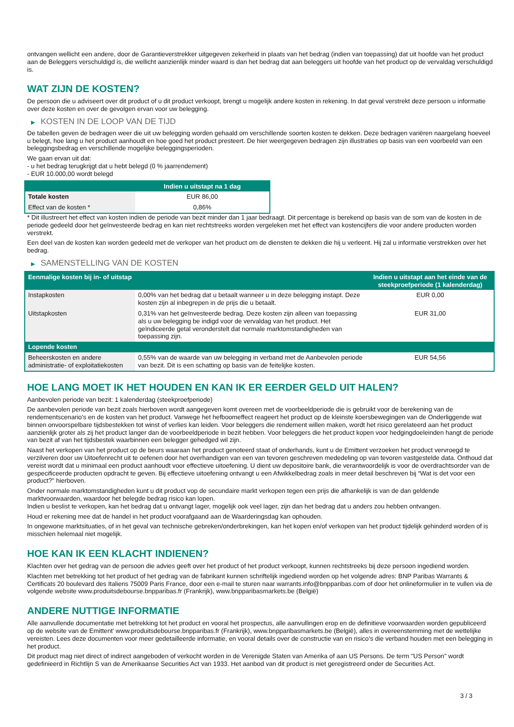ontvangen wellicht een andere, door de Garantieverstrekker uitgegeven zekerheid in plaats van het bedrag (indien van toepassing) dat uit hoofde van het product aan de Beleggers verschuldigd is, die wellicht aanzienlijk minder waard is dan het bedrag dat aan beleggers uit hoofde van het product op de vervaldag verschuldigd is.
WAT ZIJN DE KOSTEN?
De persoon die u adviseert over dit product of u dit product verkoopt, brengt u mogelijk andere kosten in rekening. In dat geval verstrekt deze persoon u informatie over deze kosten en over de gevolgen ervan voor uw belegging.
▶ KOSTEN IN DE LOOP VAN DE TIJD
De tabellen geven de bedragen weer die uit uw belegging worden gehaald om verschillende soorten kosten te dekken. Deze bedragen variëren naargelang hoeveel u belegt, hoe lang u het product aanhoudt en hoe goed het product presteert. De hier weergegeven bedragen zijn illustraties op basis van een voorbeeld van een beleggingsbedrag en verschillende mogelijke beleggingsperioden.
We gaan ervan uit dat:
- u het bedrag terugkrijgt dat u hebt belegd (0 % jaarrendement)
- EUR 10.000,00 wordt belegd
| | Indien u uitstapt na 1 dag |
| --- | --- |
| Totale kosten | EUR 86,00 |
| Effect van de kosten * | 0,86% |
* Dit illustreert het effect van kosten indien de periode van bezit minder dan 1 jaar bedraagt. Dit percentage is berekend op basis van de som van de kosten in de periode gedeeld door het geïnvesteerde bedrag en kan niet rechtstreeks worden vergeleken met het effect van kostencijfers die voor andere producten worden verstrekt.
Een deel van de kosten kan worden gedeeld met de verkoper van het product om de diensten te dekken die hij u verleent. Hij zal u informatie verstrekken over het bedrag.
▶ SAMENSTELLING VAN DE KOSTEN
| Eenmalige kosten bij in- of uitstap | | Indien u uitstapt aan het einde van de steekproefperiode (1 kalenderdag) |
| --- | --- | --- |
| Instapkosten | 0,00% van het bedrag dat u betaalt wanneer u in deze belegging instapt. Deze kosten zijn al inbegrepen in de prijs die u betaalt. | EUR 0,00 |
| Uitstapkosten | 0,31% van het geïnvesteerde bedrag. Deze kosten zijn alleen van toepassing als u uw belegging be indigd voor de vervaldag van het product. Het geïndiceerde getal veronderstelt dat normale marktomstandigheden van toepassing zijn. | EUR 31,00 |
| Lopende kosten | | |
| Beheerskosten en andere administratie- of exploitatiekosten | 0,55% van de waarde van uw belegging in verband met de Aanbevolen periode van bezit. Dit is een schatting op basis van de feitelijke kosten. | EUR 54,56 |
HOE LANG MOET IK HET HOUDEN EN KAN IK ER EERDER GELD UIT HALEN?
Aanbevolen periode van bezit: 1 kalenderdag (steekproefperiode)
De aanbevolen periode van bezit zoals hierboven wordt aangegeven komt overeen met de voorbeeldperiode die is gebruikt voor de berekening van de rendementscenario's en de kosten van het product. Vanwege het hefboomeffect reageert het product op de kleinste koersbewegingen van de Onderliggende wat binnen onvoorspelbare tijdsbestekken tot winst of verlies kan leiden. Voor beleggers die rendement willen maken, wordt het risico gerelateerd aan het product aanzienlijk groter als zij het product langer dan de voorbeeldperiode in bezit hebben. Voor beleggers die het product kopen voor hedgingdoeleinden hangt de periode van bezit af van het tijdsbestek waarbinnen een belegger gehedged wil zijn.
Naast het verkopen van het product op de beurs waaraan het product genoteerd staat of onderhands, kunt u de Emittent verzoeken het product vervroegd te verzilveren door uw Uitoefenrecht uit te oefenen door het overhandigen van een van tevoren geschreven mededeling op van tevoren vastgestelde data. Onthoud dat vereist wordt dat u minimaal een product aanhoudt voor effectieve uitoefening. U dient uw depositoire bank, die verantwoordelijk is voor de overdrachtsorder van de gespecificeerde producten opdracht te geven. Bij effectieve uitoefening ontvangt u een Afwikkelbedrag zoals in meer detail beschreven bij “Wat is det voor een product?" hierboven.
Onder normale marktomstandigheden kunt u dit product vop de secundaire markt verkopen tegen een prijs die afhankelijk is van de dan geldende marktvoorwaarden, waardoor het belegde bedrag risico kan lopen.
Indien u beslist te verkopen, kan het bedrag dat u ontvangt lager, mogelijk ook veel lager, zijn dan het bedrag dat u anders zou hebben ontvangen.
Houd er rekening mee dat de handel in het product voorafgaand aan de Waarderingsdag kan ophouden.
In ongewone marktsituaties, of in het geval van technische gebreken/onderbrekingen, kan het kopen en/of verkopen van het product tijdelijk gehinderd worden of is misschien helemaal niet mogelijk.
HOE KAN IK EEN KLACHT INDIENEN?
Klachten over het gedrag van de persoon die advies geeft over het product of het product verkoopt, kunnen rechtstreeks bij deze persoon ingediend worden.
Klachten met betrekking tot het product of het gedrag van de fabrikant kunnen schriftelijk ingediend worden op het volgende adres: BNP Paribas Warrants & Certificats 20 boulevard des Italiens 75009 Paris France, door een e-mail te sturen naar warrants.info@bnpparibas.com of door het onlineformulier in te vullen via de volgende website www.produitsdebourse.bnpparibas.fr (Frankrijk), www.bnpparibasmarkets.be (België)
ANDERE NUTTIGE INFORMATIE
Alle aanvullende documentatie met betrekking tot het product en vooral het prospectus, alle aanvullingen erop en de definitieve voorwaarden worden gepubliceerd op de website van de Emittent' www.produitsdebourse.bnpparibas.fr (Frankrijk), www.bnpparibasmarkets.be (België), alles in overeenstemming met de wettelijke vereisten. Lees deze documenten voor meer gedetailleerde informatie, en vooral details over de constructie van en risico’s die verband houden met een belegging in het product.
Dit product mag niet direct of indirect aangeboden of verkocht worden in de Verenigde Staten van Amerika of aan US Persons. De term "US Person" wordt gedefinieerd in Richtlijn S van de Amerikaanse Securities Act van 1933. Het aanbod van dit product is niet geregistreerd onder de Securities Act.
3 / 3